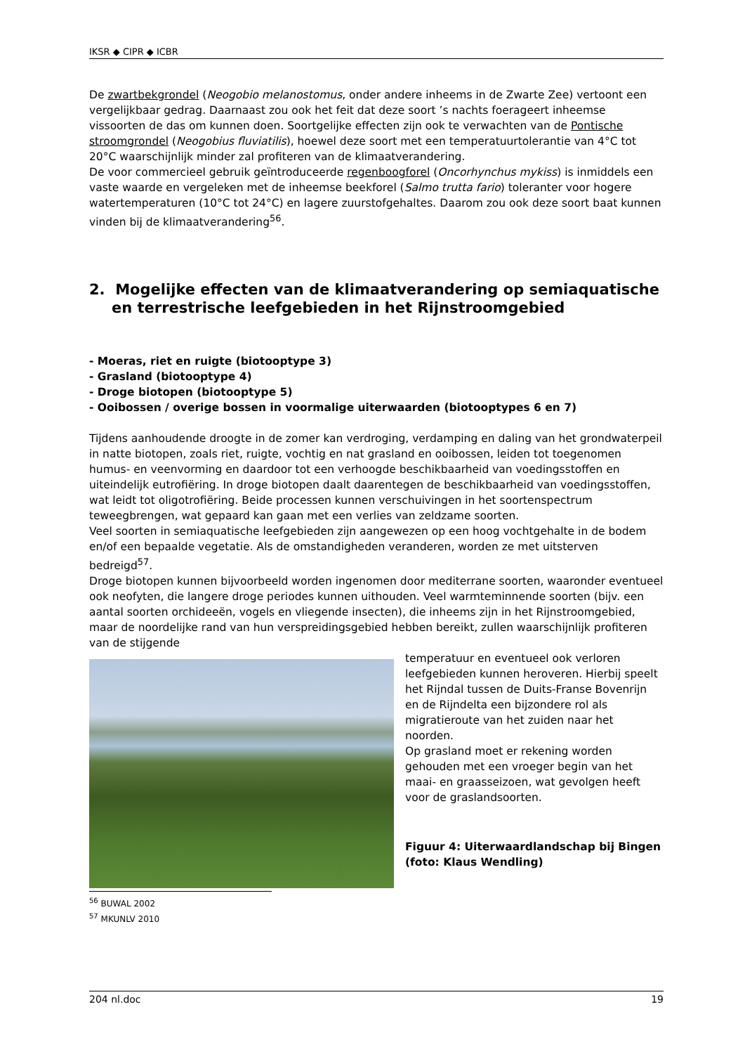IKSR ◆ CIPR ◆ ICBR
De zwartbekgrondel (Neogobio melanostomus, onder andere inheems in de Zwarte Zee) vertoont een vergelijkbaar gedrag. Daarnaast zou ook het feit dat deze soort ’s nachts foerageert inheemse vissoorten de das om kunnen doen. Soortgelijke effecten zijn ook te verwachten van de Pontische stroomgrondel (Neogobius fluviatilis), hoewel deze soort met een temperatuurtolerantie van 4°C tot 20°C waarschijnlijk minder zal profiteren van de klimaatverandering.
De voor commercieel gebruik geïntroduceerde regenboogforel (Oncorhynchus mykiss) is inmiddels een vaste waarde en vergeleken met de inheemse beekforel (Salmo trutta fario) toleranter voor hogere watertemperaturen (10°C tot 24°C) en lagere zuurstofgehaltes. Daarom zou ook deze soort baat kunnen vinden bij de klimaatverandering<sup>56</sup>.
2. Mogelijke effecten van de klimaatverandering op semiaquatische en terrestrische leefgebieden in het Rijnstroomgebied
- Moeras, riet en ruigte (biotooptype 3)
- Grasland (biotooptype 4)
- Droge biotopen (biotooptype 5)
- Ooibossen / overige bossen in voormalige uiterwaarden (biotooptypes 6 en 7)
Tijdens aanhoudende droogte in de zomer kan verdroging, verdamping en daling van het grondwaterpeil in natte biotopen, zoals riet, ruigte, vochtig en nat grasland en ooibossen, leiden tot toegenomen humus- en veenvorming en daardoor tot een verhoogde beschikbaarheid van voedingsstoffen en uiteindelijk eutrofiëring. In droge biotopen daalt daarentegen de beschikbaarheid van voedingsstoffen, wat leidt tot oligotrofiëring. Beide processen kunnen verschuivingen in het soortenspectrum teweegbrengen, wat gepaard kan gaan met een verlies van zeldzame soorten.
Veel soorten in semiaquatische leefgebieden zijn aangewezen op een hoog vochtgehalte in de bodem en/of een bepaalde vegetatie. Als de omstandigheden veranderen, worden ze met uitsterven bedreigd<sup>57</sup>.
Droge biotopen kunnen bijvoorbeeld worden ingenomen door mediterrane soorten, waaronder eventueel ook neofyten, die langere droge periodes kunnen uithouden. Veel warmteminnende soorten (bijv. een aantal soorten orchideeën, vogels en vliegende insecten), die inheems zijn in het Rijnstroomgebied, maar de noordelijke rand van hun verspreidingsgebied hebben bereikt, zullen waarschijnlijk profiteren van de stijgende
temperatuur en eventueel ook verloren leefgebieden kunnen heroveren. Hierbij speelt het Rijndal tussen de Duits-Franse Bovenrijn en de Rijndelta een bijzondere rol als migratieroute van het zuiden naar het noorden.
Op grasland moet er rekening worden gehouden met een vroeger begin van het maai- en graasseizoen, wat gevolgen heeft voor de graslandsoorten.
Figuur 4: Uiterwaardlandschap bij Bingen (foto: Klaus Wendling)
<sup>56</sup> BUWAL 2002
<sup>57</sup> MKUNLV 2010
204 nl.doc 19